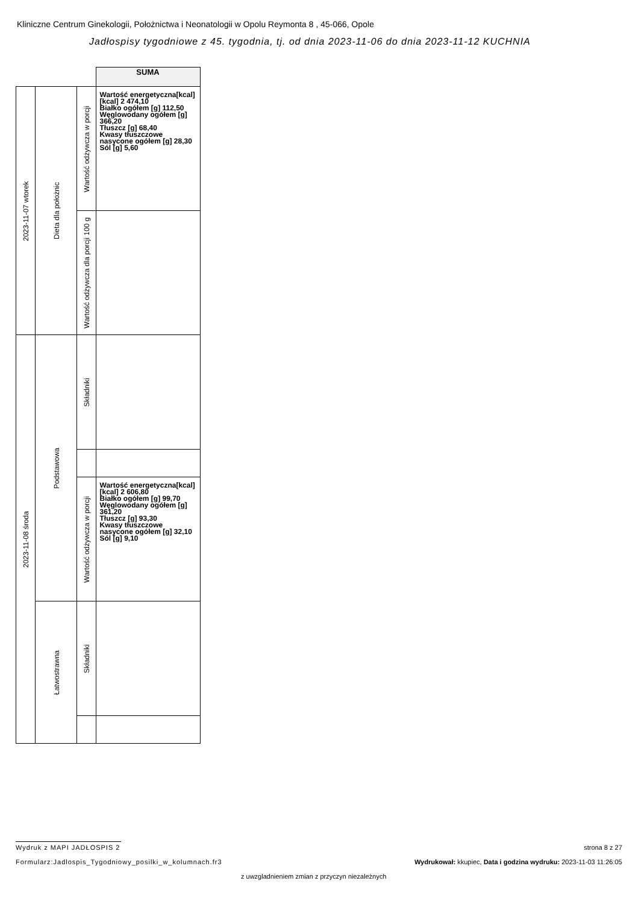Kliniczne Centrum Ginekologii, Położnictwa i Neonatologii w Opolu Reymonta 8 , 45-066, Opole
Jadłospisy tygodniowe z 45. tygodnia, tj. od dnia 2023-11-06 do dnia 2023-11-12 KUCHNIA
| | | | SUMA |
| 2023-11-07 wtorek | Dieta dla położnic | Wartość odżywcza w porcji | Wartość energetyczna[kcal] [kcal] 2 474,10 Białko ogółem [g] 112,50 Węglowodany ogółem [g] 366,20 Tłuszcz [g] 68,40 Kwasy tłuszczowe nasycone ogółem [g] 28,30 Sól [g] 5,60 |
| | | Wartość odżywcza dla porcji 100 g | |
| 2023-11-08 środa | Podstawowa | Składniki | |
| | | Wartość odżywcza w porcji | Wartość energetyczna[kcal] [kcal] 2 606,80 Białko ogółem [g] 99,70 Węglowodany ogółem [g] 361,20 Tłuszcz [g] 93,30 Kwasy tłuszczowe nasycone ogółem [g] 32,10 Sól [g] 9,10 |
| | Łatwostrawna | Składniki | |
Wydruk z MAPI JADŁOSPIS 2 strona 8 z 27
Formularz:Jadlospis_Tygodniowy_posilki_w_kolumnach.fr3
Wydrukował: kkupiec, Data i godzina wydruku: 2023-11-03 11:26:05
z uwzgladnieniem zmian z przyczyn niezależnych